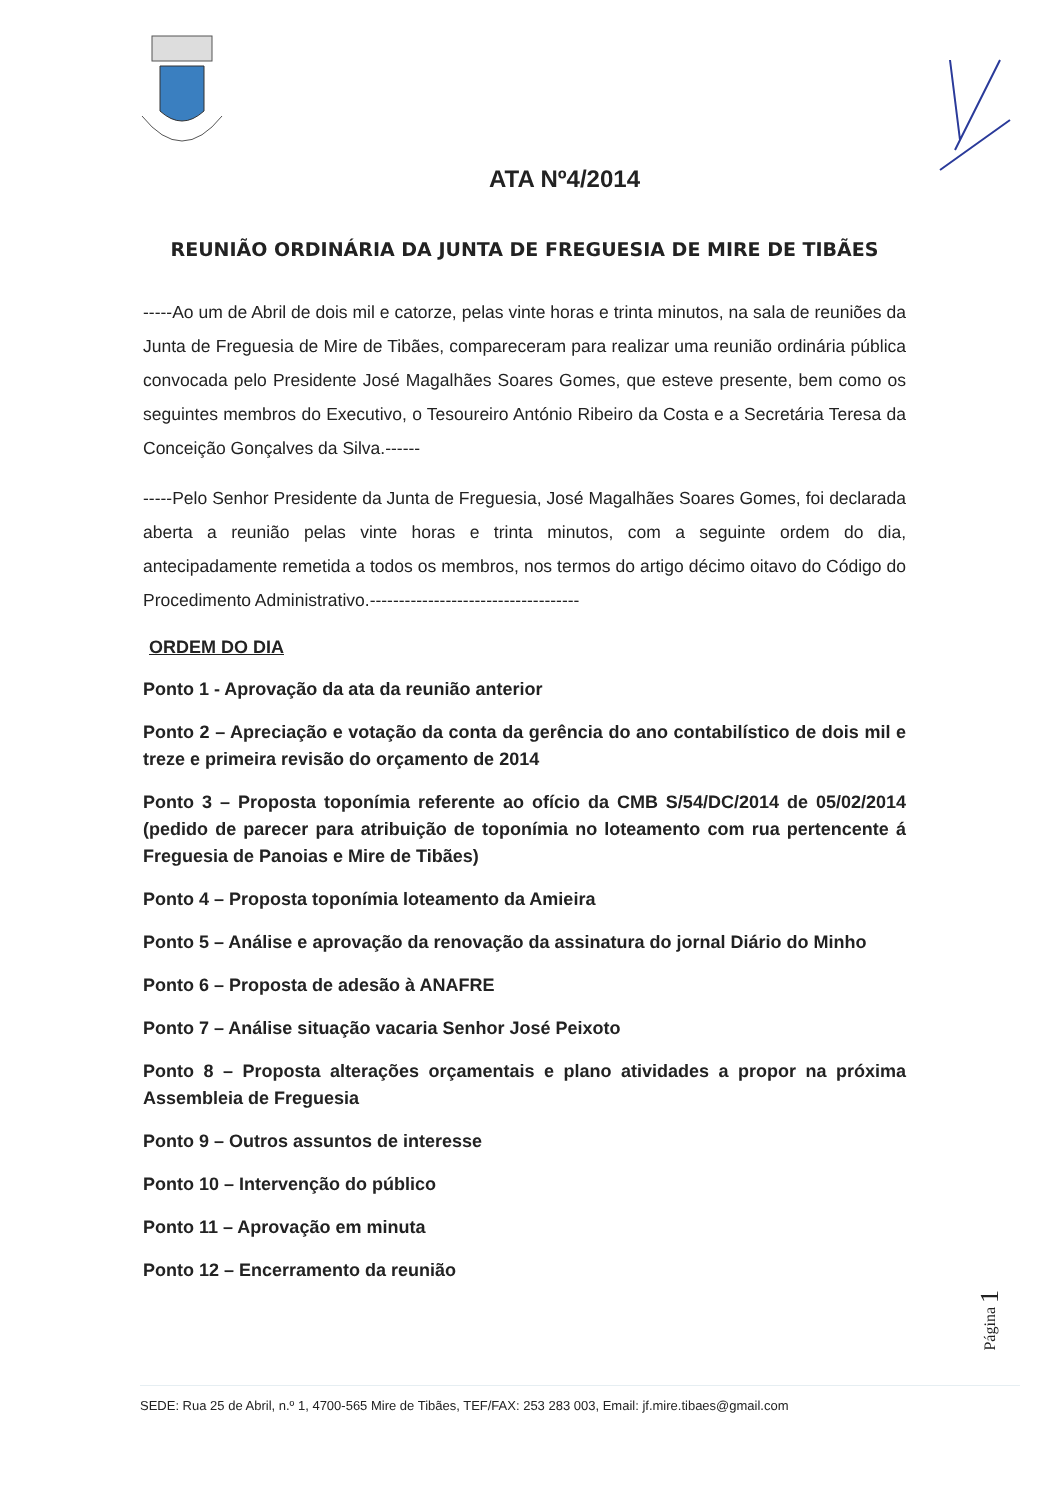ATA Nº4/2014
REUNIÃO ORDINÁRIA DA JUNTA DE FREGUESIA DE MIRE DE TIBÃES
-----Ao um de Abril de dois mil e catorze, pelas vinte horas e trinta minutos, na sala de reuniões da Junta de Freguesia de Mire de Tibães, compareceram para realizar uma reunião ordinária pública convocada pelo Presidente José Magalhães Soares Gomes, que esteve presente, bem como os seguintes membros do Executivo, o Tesoureiro António Ribeiro da Costa e a Secretária Teresa da Conceição Gonçalves da Silva.------
-----Pelo Senhor Presidente da Junta de Freguesia, José Magalhães Soares Gomes, foi declarada aberta a reunião pelas vinte horas e trinta minutos, com a seguinte ordem do dia, antecipadamente remetida a todos os membros, nos termos do artigo décimo oitavo do Código do Procedimento Administrativo.------------------------------------
ORDEM DO DIA
Ponto 1 - Aprovação da ata da reunião anterior
Ponto 2 – Apreciação e votação da conta da gerência do ano contabilístico de dois mil e treze e primeira revisão do orçamento de 2014
Ponto 3 – Proposta toponímia referente ao ofício da CMB S/54/DC/2014 de 05/02/2014 (pedido de parecer para atribuição de toponímia no loteamento com rua pertencente á Freguesia de Panoias e Mire de Tibães)
Ponto 4 – Proposta toponímia loteamento da Amieira
Ponto 5 – Análise e aprovação da renovação da assinatura do jornal Diário do Minho
Ponto 6 – Proposta de adesão à ANAFRE
Ponto 7 – Análise situação vacaria Senhor José Peixoto
Ponto 8 – Proposta alterações orçamentais e plano atividades a propor na próxima Assembleia de Freguesia
Ponto 9 – Outros assuntos de interesse
Ponto 10 – Intervenção do público
Ponto 11 – Aprovação em minuta
Ponto 12 – Encerramento da reunião
Página 1
SEDE: Rua 25 de Abril, n.º 1, 4700-565 Mire de Tibães, TEF/FAX: 253 283 003, Email: jf.mire.tibaes@gmail.com